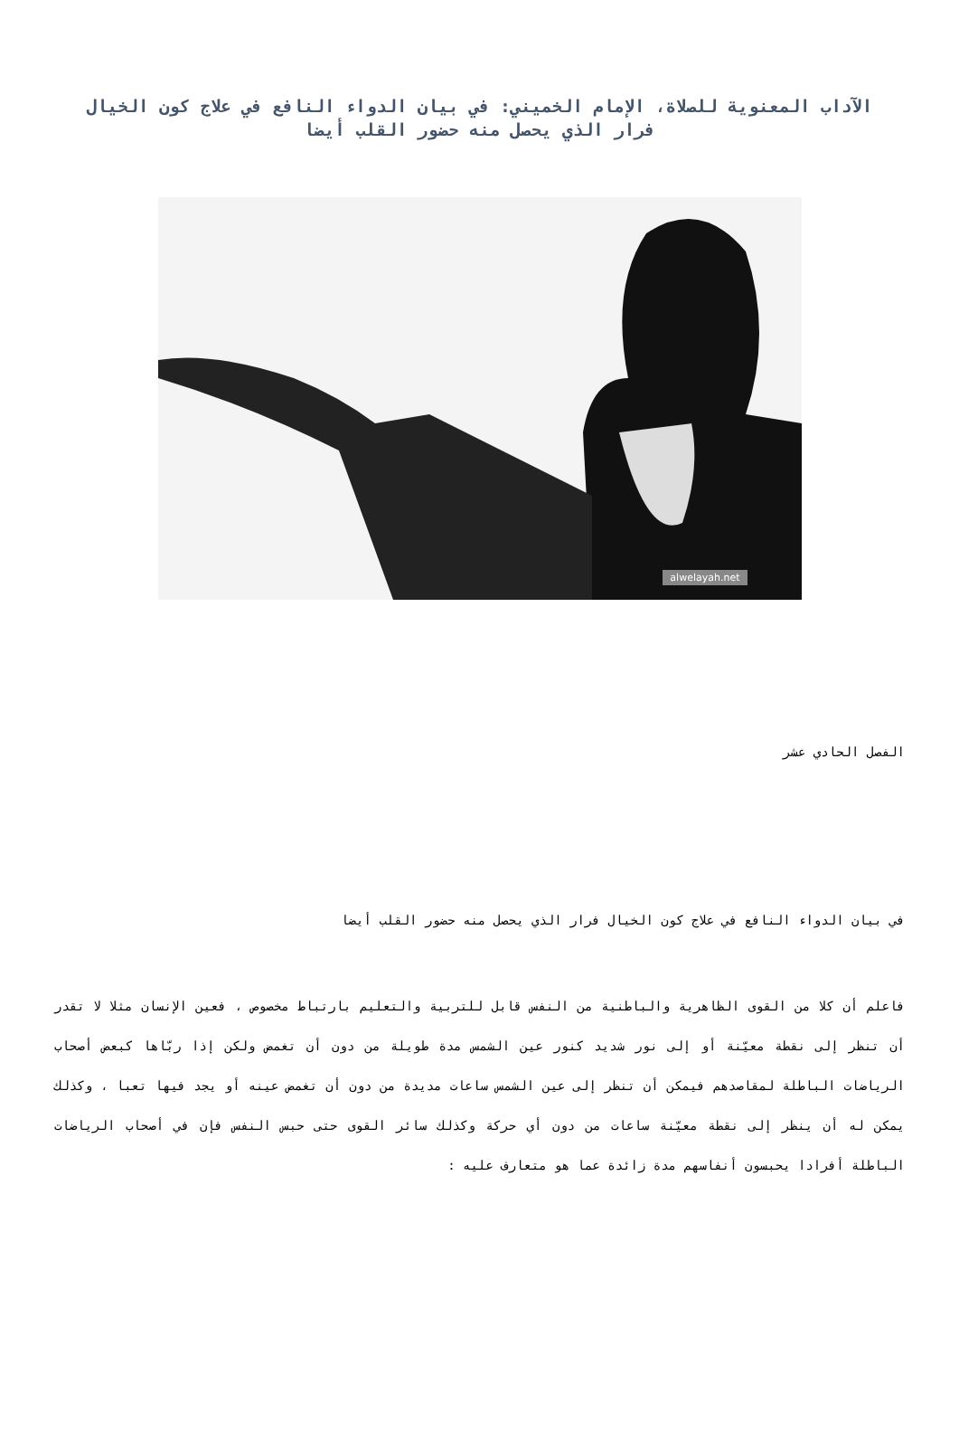الآداب المعنوية للصلاة، الإمام الخميني: في بيان الدواء النافع في علاج كون الخيال فرار الذي يحصل منه حضور القلب أيضا
alwelayah.net
الفصل الحادي عشر
في بيان الدواء النافع في علاج كون الخيال فرار الذي يحصل منه حضور القلب أيضا
فاعلم أن كلا من القوى الظاهرية والباطنية من النفس قابل للتربية والتعليم بارتباط مخصوص ، فعين الإنسان مثلا لا تقدر أن تنظر إلى نقطة معيّنة أو إلى نور شديد كنور عين الشمس مدة طويلة من دون أن تغمض ولكن إذا ربّاها كبعض أصحاب الرياضات الباطلة لمقاصدهم فيمكن أن تنظر إلى عين الشمس ساعات مديدة من دون أن تغمض عينه أو يجد فيها تعبا ، وكذلك يمكن له أن ينظر إلى نقطة معيّنة ساعات من دون أي حركة وكذلك سائر القوى حتى حبس النفس فإن في أصحاب الرياضات الباطلة أفرادا يحبسون أنفاسهم مدة زائدة عما هو متعارف عليه :